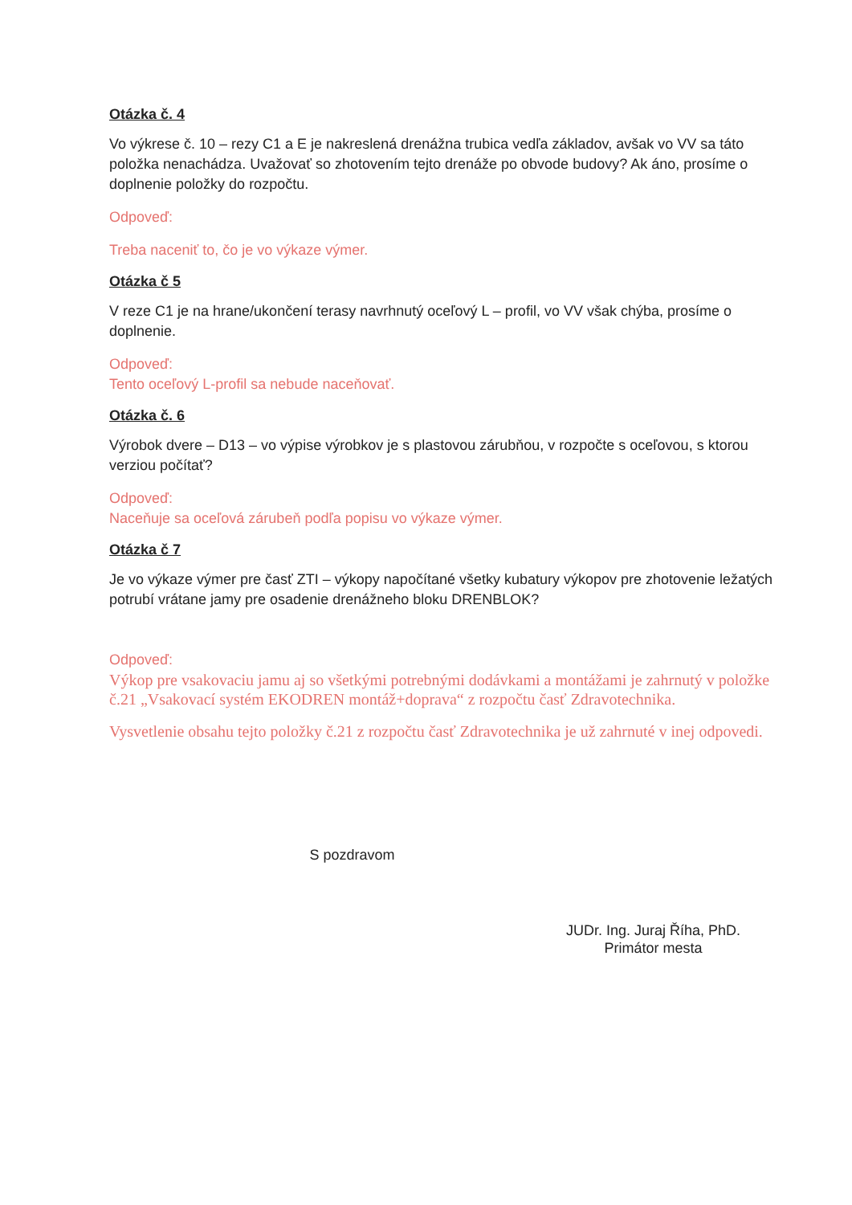Otázka č. 4
Vo výkrese č. 10 – rezy C1 a E je nakreslená drenážna trubica vedľa základov, avšak vo VV sa táto položka nenachádza. Uvažovať so zhotovením tejto drenáže po obvode budovy? Ak áno, prosíme o doplnenie položky do rozpočtu.
Odpoveď:
Treba naceniť to, čo je vo výkaze výmer.
Otázka č 5
V reze C1 je na hrane/ukončení terasy navrhnutý oceľový L – profil, vo VV však chýba, prosíme o doplnenie.
Odpoveď:
Tento oceľový L-profil sa nebude naceňovať.
Otázka č. 6
Výrobok dvere – D13 – vo výpise výrobkov je s plastovou zárubňou, v rozpočte s oceľovou, s ktorou verziou počítať?
Odpoveď:
Naceňuje sa oceľová zárubeň podľa popisu vo výkaze výmer.
Otázka č 7
Je vo výkaze výmer pre časť ZTI – výkopy napočítané všetky kubatury výkopov pre zhotovenie ležatých potrubí vrátane jamy pre osadenie drenážneho bloku DRENBLOK?
Odpoveď:
Výkop pre vsakovaciu jamu aj so všetkými potrebnými dodávkami a montážami je zahrnutý v položke č.21 „Vsakovací systém EKODREN montáž+doprava“ z rozpočtu časť Zdravotechnika.
Vysvetlenie obsahu tejto položky č.21 z rozpočtu časť Zdravotechnika je už zahrnuté v inej odpovedi.
S pozdravom
JUDr. Ing. Juraj Říha, PhD.
Primátor mesta